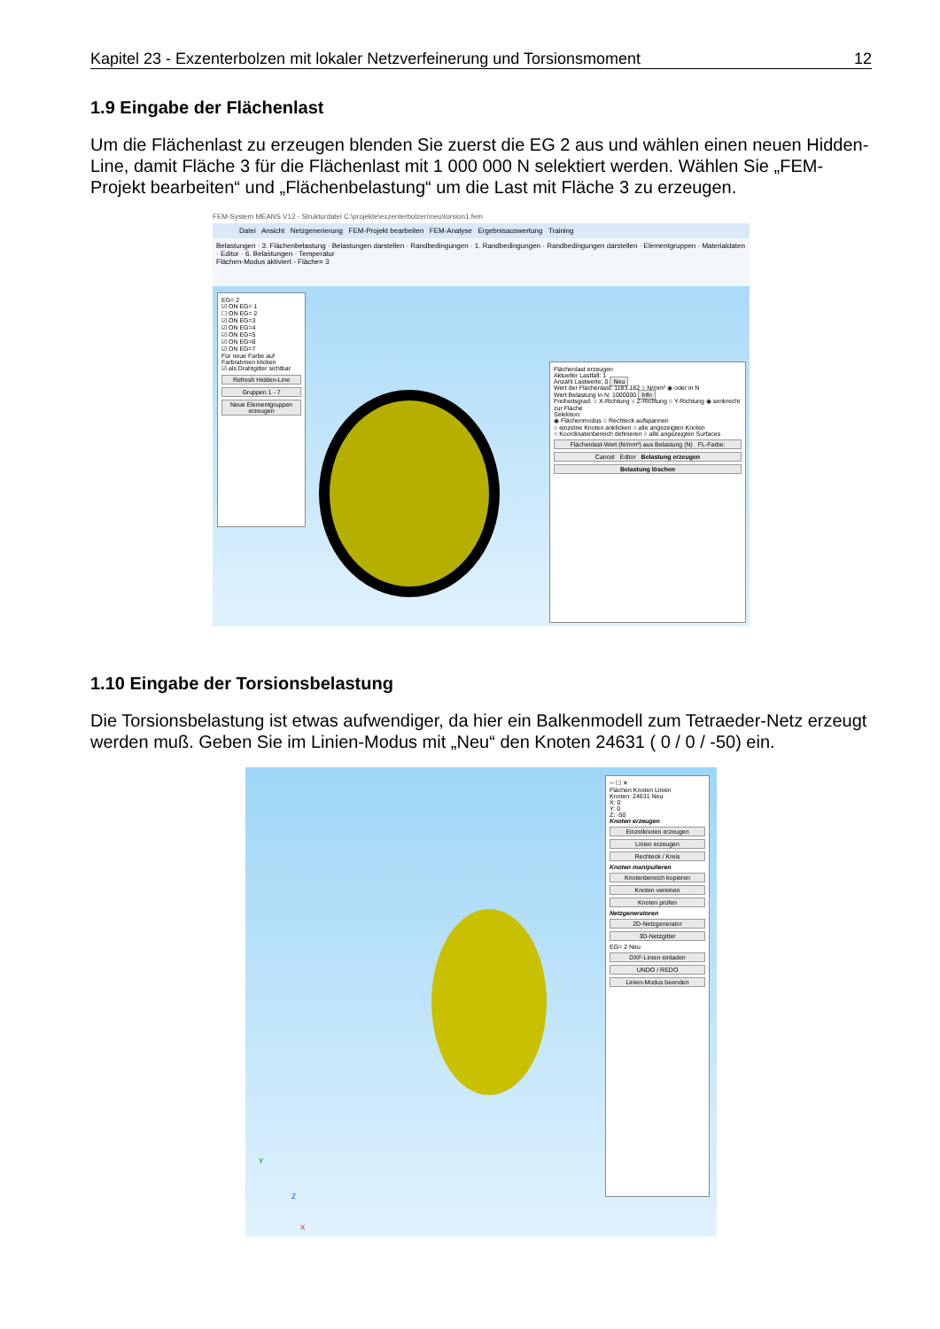Kapitel 23 - Exzenterbolzen mit lokaler Netzverfeinerung und Torsionsmoment 12
1.9 Eingabe der Flächenlast
Um die Flächenlast zu erzeugen blenden Sie zuerst die EG 2 aus und wählen einen neuen Hidden-Line, damit Fläche 3 für die Flächenlast mit 1 000 000 N selektiert werden. Wählen Sie „FEM-Projekt bearbeiten“ und „Flächenbelastung“ um die Last mit Fläche 3 zu erzeugen.
FEM-System MEANS V12 - Strukturdatei C:\projekte\exzenterbolzen\neu\torsion1.fem
Datei Ansicht Netzgenerierung FEM-Projekt bearbeiten FEM-Analyse Ergebnisauswertung Training
Belastungen · 3. Flächenbelastung · Belastungen darstellen · Randbedingungen · 1. Randbedingungen · Randbedingungen darstellen · Elementgruppen · Materialdaten · Editor · 6. Belastungen · Temperatur
Flächen-Modus aktiviert - Fläche= 3
EG= 2
☑ ON EG= 1
☐ ON EG= 2
☑ ON EG=3
☑ ON EG=4
☑ ON EG=5
☑ ON EG=6
☑ ON EG=7
Für neue Farbe auf Farbrahmen klicken
☑ als Drahtgitter sichtbar
Refresh Hidden-Line
Gruppen 1 - 7
Neue Elementgruppen erzeugen
Flächenlast erzeugen
Aktueller Lastfall: 1
Anzahl Lastwerte: 0 Neu
Wert der Flächenlast: 1183.182 ○ N/mm² ◉ oder in N
Wert Belastung in N: 1000000 Info
Freiheitsgrad: ○ X-Richtung ○ Z-Richtung ○ Y-Richtung ◉ senkrecht zur Fläche
Selektion:
◉ Flächenmodus ○ Rechteck aufspannen
○ einzelne Knoten anklicken ○ alle angezeigten Knoten
○ Koordinatenbereich definieren ○ alle angezeigten Surfaces
Flächenlast-Wert (N/mm²) aus Belastung (N) FL-Farbe:
Cancel Editor Belastung erzeugen
Belastung löschen
1.10 Eingabe der Torsionsbelastung
Die Torsionsbelastung ist etwas aufwendiger, da hier ein Balkenmodell zum Tetraeder-Netz erzeugt werden muß. Geben Sie im Linien-Modus mit „Neu“ den Knoten 24631 ( 0 / 0 / -50) ein.
Y
Z
X
─ ☐ ✕
Flächen Knoten Linien
Knoten: 24631 Neu
X: 0
Y: 0
Z: -50
Knoten erzeugen
Einzelknoten erzeugen
Linien erzeugen
Rechteck / Kreis
Knoten manipulieren
Knotenbereich kopieren
Knoten vereinen
Knoten prüfen
Netzgeneratoren
2D-Netzgenerator
3D-Netzgitter
EG= 2 Neu
DXF-Linien einladen
UNDO / REDO
Linien-Modus beenden